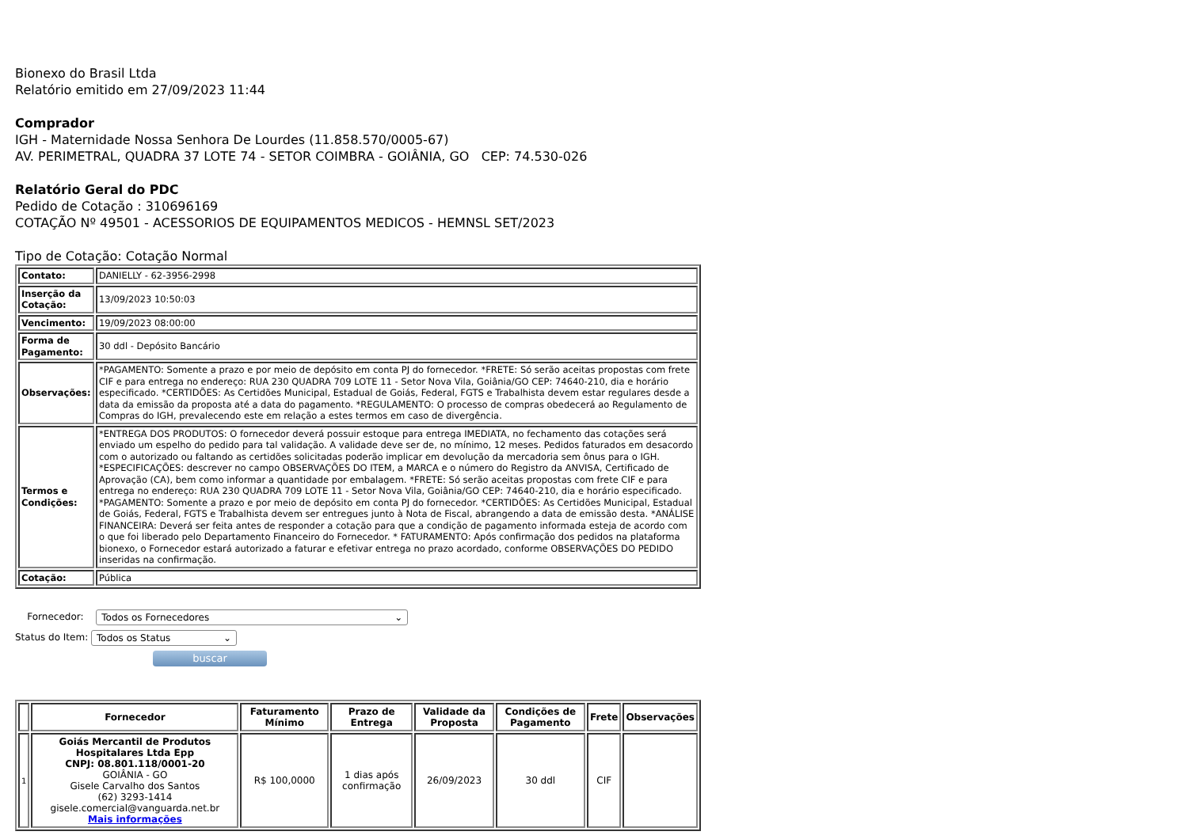Bionexo do Brasil Ltda
Relatório emitido em 27/09/2023 11:44
Comprador
IGH - Maternidade Nossa Senhora De Lourdes (11.858.570/0005-67)
AV. PERIMETRAL, QUADRA 37 LOTE 74 - SETOR COIMBRA - GOIÂNIA, GO CEP: 74.530-026
Relatório Geral do PDC
Pedido de Cotação : 310696169
COTAÇÃO Nº 49501 - ACESSORIOS DE EQUIPAMENTOS MEDICOS - HEMNSL SET/2023
Tipo de Cotação: Cotação Normal
| Contato: | DANIELLY - 62-3956-2998 |
| Inserção da Cotação: | 13/09/2023 10:50:03 |
| Vencimento: | 19/09/2023 08:00:00 |
| Forma de Pagamento: | 30 ddl - Depósito Bancário |
| Observações: | *PAGAMENTO: Somente a prazo e por meio de depósito em conta PJ do fornecedor. *FRETE: Só serão aceitas propostas com frete CIF e para entrega no endereço: RUA 230 QUADRA 709 LOTE 11 - Setor Nova Vila, Goiânia/GO CEP: 74640-210, dia e horário especificado. *CERTIDÕES: As Certidões Municipal, Estadual de Goiás, Federal, FGTS e Trabalhista devem estar regulares desde a data da emissão da proposta até a data do pagamento. *REGULAMENTO: O processo de compras obedecerá ao Regulamento de Compras do IGH, prevalecendo este em relação a estes termos em caso de divergência. |
| Termos e Condições: | *ENTREGA DOS PRODUTOS: O fornecedor deverá possuir estoque para entrega IMEDIATA, no fechamento das cotações será enviado um espelho do pedido para tal validação. A validade deve ser de, no mínimo, 12 meses. Pedidos faturados em desacordo com o autorizado ou faltando as certidões solicitadas poderão implicar em devolução da mercadoria sem ônus para o IGH. *ESPECIFICAÇÕES: descrever no campo OBSERVAÇÕES DO ITEM, a MARCA e o número do Registro da ANVISA, Certificado de Aprovação (CA), bem como informar a quantidade por embalagem. *FRETE: Só serão aceitas propostas com frete CIF e para entrega no endereço: RUA 230 QUADRA 709 LOTE 11 - Setor Nova Vila, Goiânia/GO CEP: 74640-210, dia e horário especificado. *PAGAMENTO: Somente a prazo e por meio de depósito em conta PJ do fornecedor. *CERTIDÕES: As Certidões Municipal, Estadual de Goiás, Federal, FGTS e Trabalhista devem ser entregues junto à Nota de Fiscal, abrangendo a data de emissão desta. *ANÁLISE FINANCEIRA: Deverá ser feita antes de responder a cotação para que a condição de pagamento informada esteja de acordo com o que foi liberado pelo Departamento Financeiro do Fornecedor. * FATURAMENTO: Após confirmação dos pedidos na plataforma bionexo, o Fornecedor estará autorizado a faturar e efetivar entrega no prazo acordado, conforme OBSERVAÇÕES DO PEDIDO inseridas na confirmação. |
| Cotação: | Pública |
Fornecedor: Todos os Fornecedores ⌄
Status do Item: Todos os Status ⌄
buscar
| | Fornecedor | Faturamento Mínimo | Prazo de Entrega | Validade da Proposta | Condições de Pagamento | Frete | Observações |
| --- | --- | --- | --- | --- | --- | --- | --- |
| 1 | Goiás Mercantil de Produtos Hospitalares Ltda Epp CNPJ: 08.801.118/0001-20 GOIÂNIA - GO Gisele Carvalho dos Santos (62) 3293-1414 gisele.comercial@vanguarda.net.br Mais informações | R$ 100,0000 | 1 dias após confirmação | 26/09/2023 | 30 ddl | CIF | |